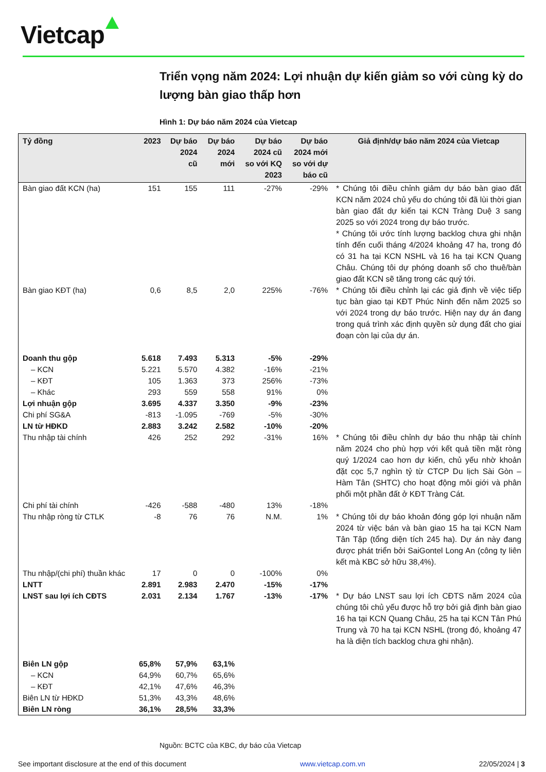Vietcap
Triển vọng năm 2024: Lợi nhuận dự kiến giảm so với cùng kỳ do lượng bàn giao thấp hơn
Hình 1: Dự báo năm 2024 của Vietcap
| Tỷ đồng | 2023 | Dự báo 2024 cũ | Dự báo 2024 mới | Dự báo 2024 cũ so với KQ 2023 | Dự báo 2024 mới so với dự báo cũ | Giả định/dự báo năm 2024 của Vietcap |
| --- | --- | --- | --- | --- | --- | --- |
| Bàn giao đất KCN (ha) | 151 | 155 | 111 | -27% | -29% | * Chúng tôi điều chỉnh giảm dự báo bàn giao đất KCN năm 2024 chủ yếu do chúng tôi đã lùi thời gian bàn giao đất dự kiến tại KCN Tràng Duệ 3 sang 2025 so với 2024 trong dự báo trước. * Chúng tôi ước tính lượng backlog chưa ghi nhận tính đến cuối tháng 4/2024 khoảng 47 ha, trong đó có 31 ha tại KCN NSHL và 16 ha tại KCN Quang Châu. Chúng tôi dự phóng doanh số cho thuê/bàn giao đất KCN sẽ tăng trong các quý tới. |
| Bàn giao KĐT (ha) | 0,6 | 8,5 | 2,0 | 225% | -76% | * Chúng tôi điều chỉnh lại các giả định về việc tiếp tục bàn giao tại KĐT Phúc Ninh đến năm 2025 so với 2024 trong dự báo trước. Hiện nay dự án đang trong quá trình xác định quyền sử dụng đất cho giai đoạn còn lại của dự án. |
| Doanh thu gộp | 5.618 | 7.493 | 5.313 | -5% | -29% | |
| – KCN | 5.221 | 5.570 | 4.382 | -16% | -21% | |
| – KĐT | 105 | 1.363 | 373 | 256% | -73% | |
| – Khác | 293 | 559 | 558 | 91% | 0% | |
| Lợi nhuận gộp | 3.695 | 4.337 | 3.350 | -9% | -23% | |
| Chi phí SG&A | -813 | -1.095 | -769 | -5% | -30% | |
| LN từ HĐKD | 2.883 | 3.242 | 2.582 | -10% | -20% | |
| Thu nhập tài chính | 426 | 252 | 292 | -31% | 16% | * Chúng tôi điều chỉnh dự báo thu nhập tài chính năm 2024 cho phù hợp với kết quả tiền mặt ròng quý 1/2024 cao hơn dự kiến, chủ yếu nhờ khoản đặt cọc 5,7 nghìn tỷ từ CTCP Du lịch Sài Gòn – Hàm Tân (SHTC) cho hoạt động môi giới và phân phối một phần đất ở KĐT Tràng Cát. |
| Chi phí tài chính | -426 | -588 | -480 | 13% | -18% | |
| Thu nhập ròng từ CTLK | -8 | 76 | 76 | N.M. | 1% | * Chúng tôi dự báo khoản đóng góp lợi nhuận năm 2024 từ việc bán và bàn giao 15 ha tại KCN Nam Tân Tập (tổng diện tích 245 ha). Dự án này đang được phát triển bởi SaiGontel Long An (công ty liên kết mà KBC sở hữu 38,4%). |
| Thu nhập/(chi phí) thuần khác | 17 | 0 | 0 | -100% | 0% | |
| LNTT | 2.891 | 2.983 | 2.470 | -15% | -17% | |
| LNST sau lợi ích CĐTS | 2.031 | 2.134 | 1.767 | -13% | -17% | * Dự báo LNST sau lợi ích CĐTS năm 2024 của chúng tôi chủ yếu được hỗ trợ bởi giả định bàn giao 16 ha tại KCN Quang Châu, 25 ha tại KCN Tân Phú Trung và 70 ha tại KCN NSHL (trong đó, khoảng 47 ha là diện tích backlog chưa ghi nhận). |
| Biên LN gộp | 65,8% | 57,9% | 63,1% | | | |
| – KCN | 64,9% | 60,7% | 65,6% | | | |
| – KĐT | 42,1% | 47,6% | 46,3% | | | |
| Biên LN từ HĐKD | 51,3% | 43,3% | 48,6% | | | |
| Biên LN ròng | 36,1% | 28,5% | 33,3% | | | |
Nguồn: BCTC của KBC, dự báo của Vietcap
See important disclosure at the end of this document www.vietcap.com.vn 22/05/2024 | 3